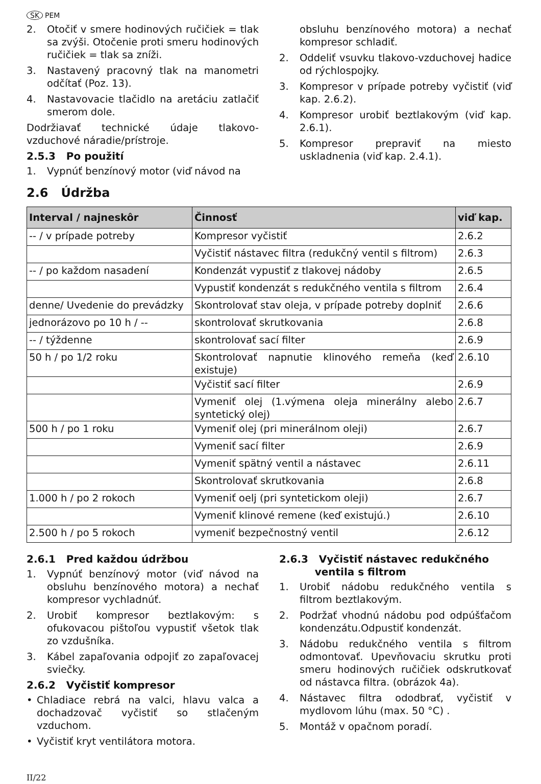SK PEM
2. Otočiť v smere hodinových ručičiek = tlak sa zvýši. Otočenie proti smeru hodinových ručičiek = tlak sa zníži.
3. Nastavený pracovný tlak na manometri odčítať (Poz. 13).
4. Nastavovacie tlačidlo na aretáciu zatlačiť smerom dole.
Dodržiavať technické údaje tlakovo-vzduchové náradie/prístroje.
2.5.3 Po použití
1. Vypnúť benzínový motor (viď návod na
obsluhu benzínového motora) a nechať kompresor schladiť.
2. Oddeliť vsuvku tlakovo-vzduchovej hadice od rýchlospojky.
3. Kompresor v prípade potreby vyčistiť (viď kap. 2.6.2).
4. Kompresor urobiť beztlakovým (viď kap. 2.6.1).
5. Kompresor prepraviť na miesto uskladnenia (viď kap. 2.4.1).
2.6 Údržba
| Interval / najneskôr | Činnosť | viď kap. |
| --- | --- | --- |
| -- / v prípade potreby | Kompresor vyčistiť | 2.6.2 |
| | Vyčistiť nástavec filtra (redukčný ventil s filtrom) | 2.6.3 |
| -- / po každom nasadení | Kondenzát vypustiť z tlakovej nádoby | 2.6.5 |
| | Vypustiť kondenzát s redukčného ventila s filtrom | 2.6.4 |
| denne/ Uvedenie do prevádzky | Skontrolovať stav oleja, v prípade potreby doplniť | 2.6.6 |
| jednorázovo po 10 h / -- | skontrolovať skrutkovania | 2.6.8 |
| -- / týždenne | skontrolovať sací filter | 2.6.9 |
| 50 h / po 1/2 roku | Skontrolovať napnutie klinového remeňa (keď existuje) | 2.6.10 |
| | Vyčistiť sací filter | 2.6.9 |
| | Vymeniť olej (1.výmena oleja minerálny alebo syntetický olej) | 2.6.7 |
| 500 h / po 1 roku | Vymeniť olej (pri minerálnom oleji) | 2.6.7 |
| | Vymeniť sací filter | 2.6.9 |
| | Vymeniť spätný ventil a nástavec | 2.6.11 |
| | Skontrolovať skrutkovania | 2.6.8 |
| 1.000 h / po 2 rokoch | Vymeniť oelj (pri syntetickom oleji) | 2.6.7 |
| | Vymeniť klinové remene (keď existujú.) | 2.6.10 |
| 2.500 h / po 5 rokoch | vymeniť bezpečnostný ventil | 2.6.12 |
2.6.1 Pred každou údržbou
1. Vypnúť benzínový motor (viď návod na obsluhu benzínového motora) a nechať kompresor vychladnúť.
2. Urobiť kompresor beztlakovým: s ofukovacou pištoľou vypustiť všetok tlak zo vzdušníka.
3. Kábel zapaľovania odpojiť zo zapaľovacej sviečky.
2.6.2 Vyčistiť kompresor
• Chladiace rebrá na valci, hlavu valca a dochadzovač vyčistiť so stlačeným vzduchom.
• Vyčistiť kryt ventilátora motora.
2.6.3 Vyčistiť nástavec redukčného
ventila s filtrom
1. Urobiť nádobu redukčného ventila s filtrom beztlakovým.
2. Podržať vhodnú nádobu pod odpúšťačom kondenzátu.Odpustiť kondenzát.
3. Nádobu redukčného ventila s filtrom odmontovať. Upevňovaciu skrutku proti smeru hodinových ručičiek odskrutkovať od nástavca filtra. (obrázok 4a).
4. Nástavec filtra ododbrať, vyčistiť v mydlovom lúhu (max. 50 °C) .
5. Montáž v opačnom poradí.
II/22